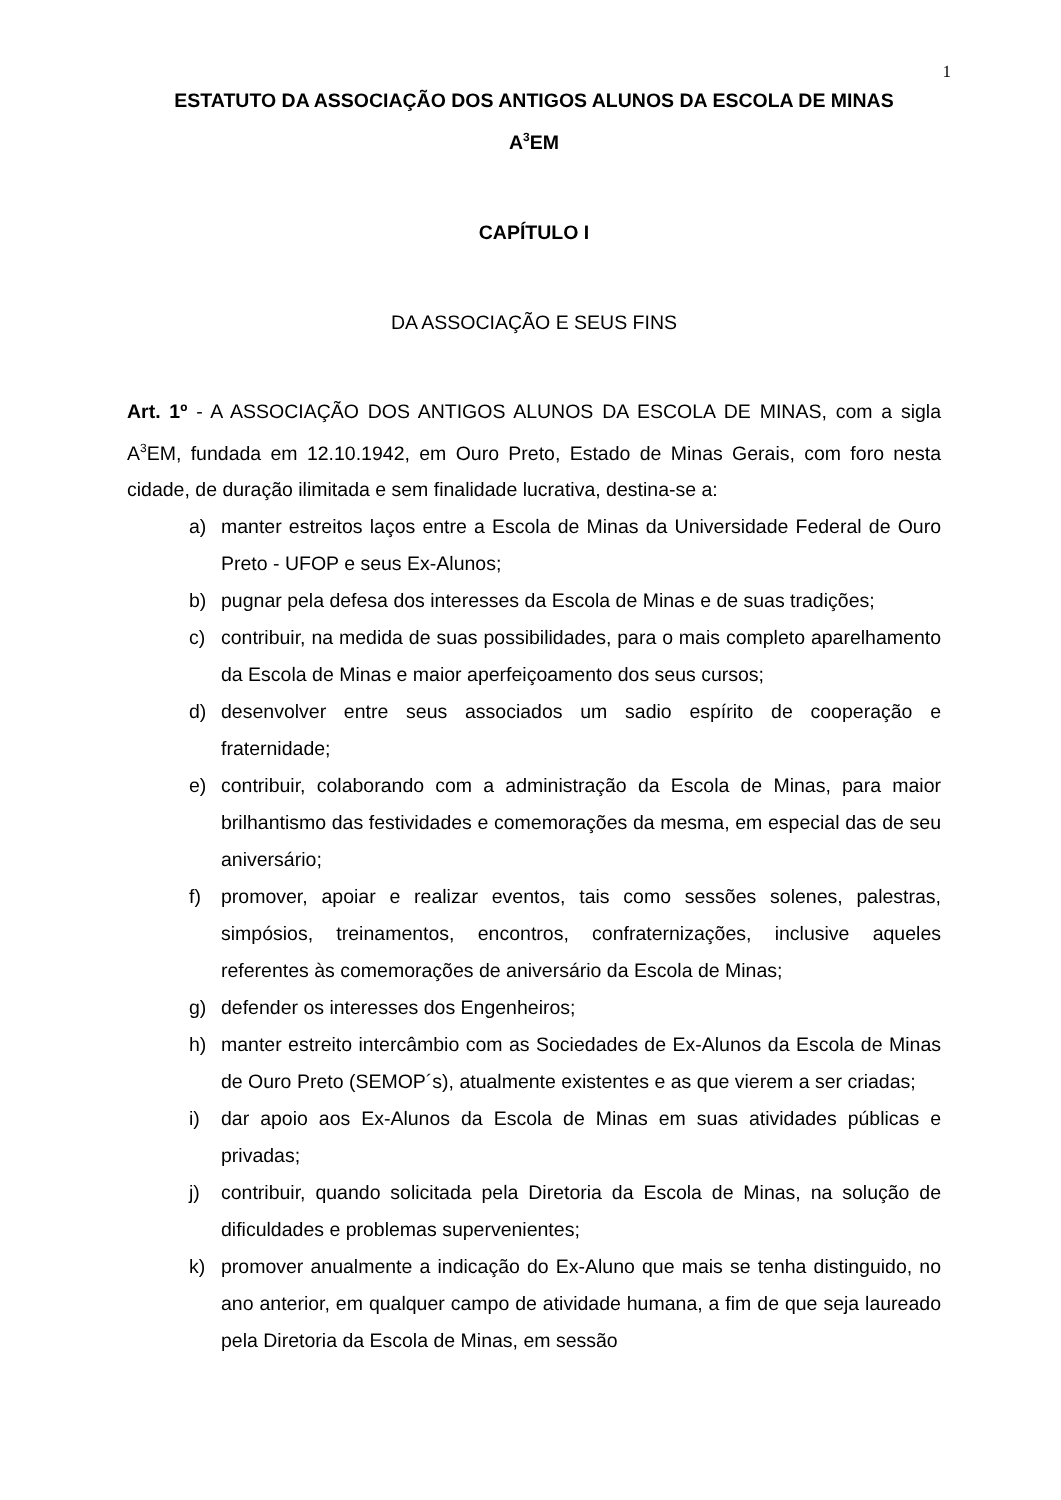1
ESTATUTO DA ASSOCIAÇÃO DOS ANTIGOS ALUNOS DA ESCOLA DE MINAS
A<sup>3</sup>EM
CAPÍTULO I
DA ASSOCIAÇÃO E SEUS FINS
Art. 1º - A ASSOCIAÇÃO DOS ANTIGOS ALUNOS DA ESCOLA DE MINAS, com a sigla A<sup>3</sup>EM, fundada em 12.10.1942, em Ouro Preto, Estado de Minas Gerais, com foro nesta cidade, de duração ilimitada e sem finalidade lucrativa, destina-se a:
a) manter estreitos laços entre a Escola de Minas da Universidade Federal de Ouro Preto - UFOP e seus Ex-Alunos;
b) pugnar pela defesa dos interesses da Escola de Minas e de suas tradições;
c) contribuir, na medida de suas possibilidades, para o mais completo aparelhamento da Escola de Minas e maior aperfeiçoamento dos seus cursos;
d) desenvolver entre seus associados um sadio espírito de cooperação e fraternidade;
e) contribuir, colaborando com a administração da Escola de Minas, para maior brilhantismo das festividades e comemorações da mesma, em especial das de seu aniversário;
f) promover, apoiar e realizar eventos, tais como sessões solenes, palestras, simpósios, treinamentos, encontros, confraternizações, inclusive aqueles referentes às comemorações de aniversário da Escola de Minas;
g) defender os interesses dos Engenheiros;
h) manter estreito intercâmbio com as Sociedades de Ex-Alunos da Escola de Minas de Ouro Preto (SEMOP´s), atualmente existentes e as que vierem a ser criadas;
i) dar apoio aos Ex-Alunos da Escola de Minas em suas atividades públicas e privadas;
j) contribuir, quando solicitada pela Diretoria da Escola de Minas, na solução de dificuldades e problemas supervenientes;
k) promover anualmente a indicação do Ex-Aluno que mais se tenha distinguido, no ano anterior, em qualquer campo de atividade humana, a fim de que seja laureado pela Diretoria da Escola de Minas, em sessão